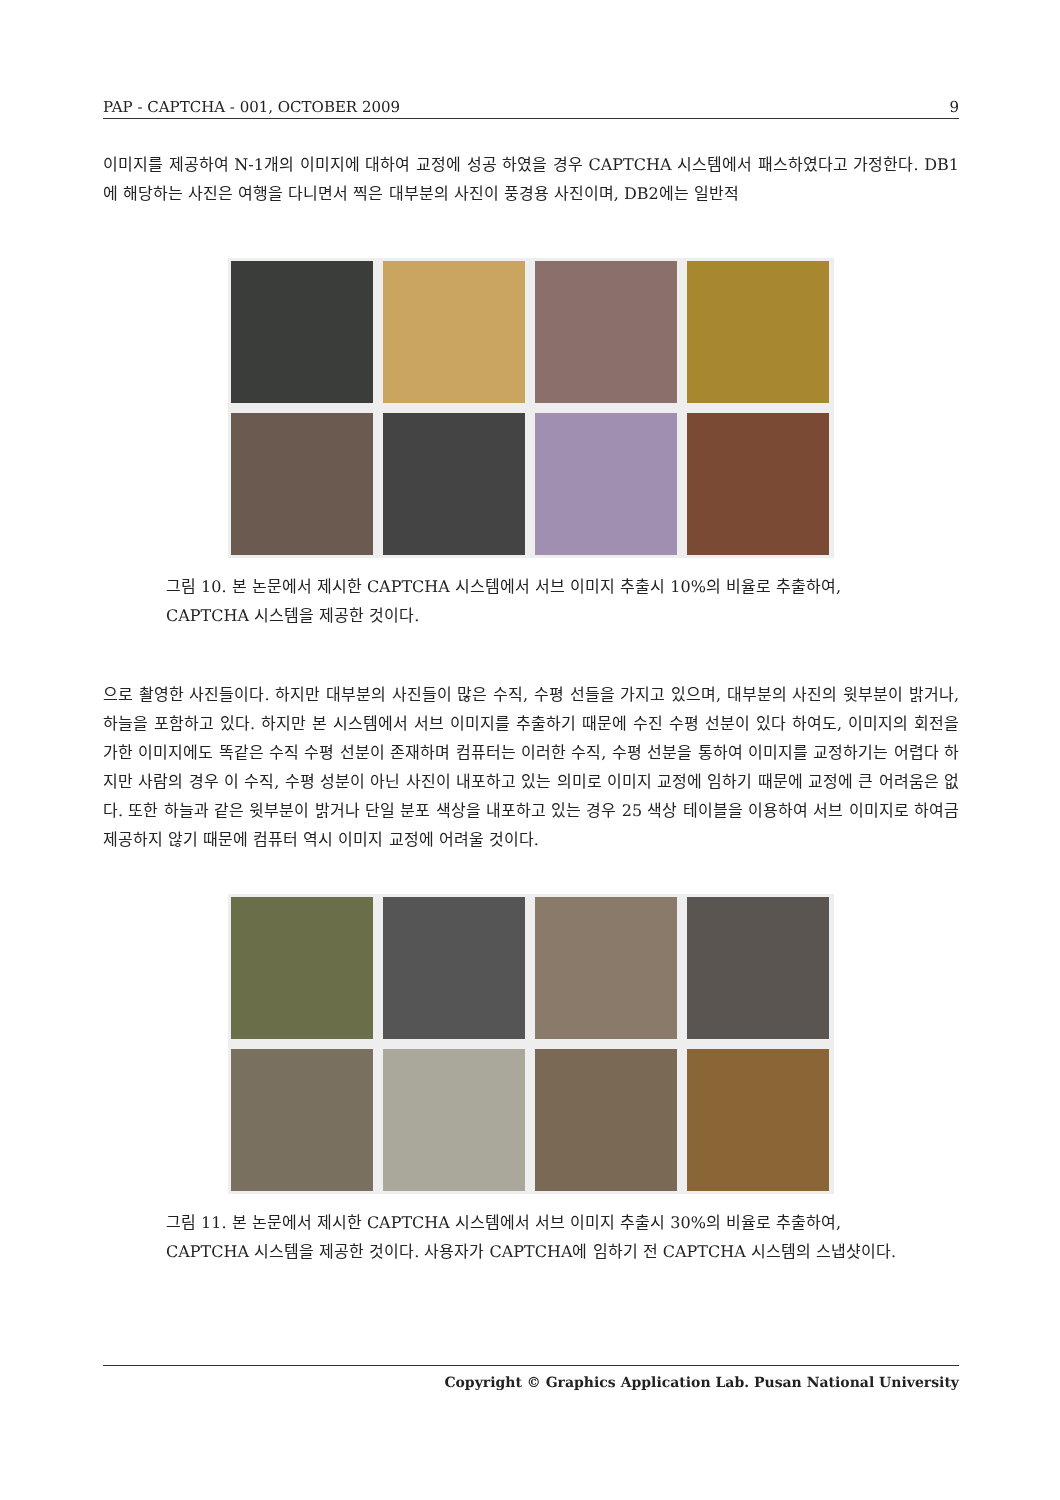PAP - CAPTCHA - 001, OCTOBER 2009 9
이미지를 제공하여 N-1개의 이미지에 대하여 교정에 성공 하였을 경우 CAPTCHA 시스템에서 패스하였다고 가정한다. DB1에 해당하는 사진은 여행을 다니면서 찍은 대부분의 사진이 풍경용 사진이며, DB2에는 일반적
그림 10. 본 논문에서 제시한 CAPTCHA 시스템에서 서브 이미지 추출시 10%의 비율로 추출하여, CAPTCHA 시스템을 제공한 것이다.
으로 촬영한 사진들이다. 하지만 대부분의 사진들이 많은 수직, 수평 선들을 가지고 있으며, 대부분의 사진의 윗부분이 밝거나, 하늘을 포함하고 있다. 하지만 본 시스템에서 서브 이미지를 추출하기 때문에 수진 수평 선분이 있다 하여도, 이미지의 회전을 가한 이미지에도 똑같은 수직 수평 선분이 존재하며 컴퓨터는 이러한 수직, 수평 선분을 통하여 이미지를 교정하기는 어렵다 하지만 사람의 경우 이 수직, 수평 성분이 아닌 사진이 내포하고 있는 의미로 이미지 교정에 임하기 때문에 교정에 큰 어려움은 없다. 또한 하늘과 같은 윗부분이 밝거나 단일 분포 색상을 내포하고 있는 경우 25 색상 테이블을 이용하여 서브 이미지로 하여금 제공하지 않기 때문에 컴퓨터 역시 이미지 교정에 어려울 것이다.
그림 11. 본 논문에서 제시한 CAPTCHA 시스템에서 서브 이미지 추출시 30%의 비율로 추출하여, CAPTCHA 시스템을 제공한 것이다. 사용자가 CAPTCHA에 임하기 전 CAPTCHA 시스템의 스냅샷이다.
Copyright © Graphics Application Lab. Pusan National University